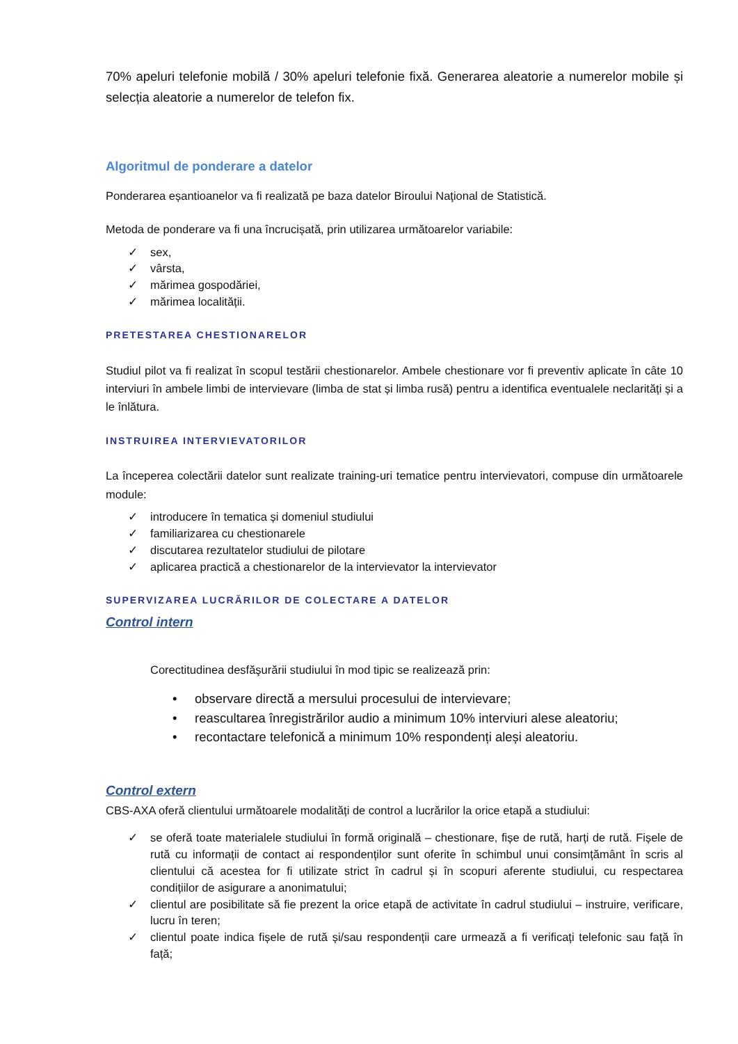70% apeluri telefonie mobilă / 30% apeluri telefonie fixă. Generarea aleatorie a numerelor mobile și selecția aleatorie a numerelor de telefon fix.
Algoritmul de ponderare a datelor
Ponderarea eșantioanelor va fi realizată pe baza datelor Biroului Naţional de Statistică.
Metoda de ponderare va fi una încrucișată, prin utilizarea următoarelor variabile:
✓ sex,
✓ vârsta,
✓ mărimea gospodăriei,
✓ mărimea localității.
PRETESTAREA CHESTIONARELOR
Studiul pilot va fi realizat în scopul testării chestionarelor. Ambele chestionare vor fi preventiv aplicate în câte 10 interviuri în ambele limbi de intervievare (limba de stat și limba rusă) pentru a identifica eventualele neclarități și a le înlătura.
INSTRUIREA INTERVIEVATORILOR
La începerea colectării datelor sunt realizate training-uri tematice pentru intervievatori, compuse din următoarele module:
✓ introducere în tematica și domeniul studiului
✓ familiarizarea cu chestionarele
✓ discutarea rezultatelor studiului de pilotare
✓ aplicarea practică a chestionarelor de la intervievator la intervievator
SUPERVIZAREA LUCRĂRILOR DE COLECTARE A DATELOR
Control intern
Corectitudinea desfăşurării studiului în mod tipic se realizează prin:
• observare directă a mersului procesului de intervievare;
• reascultarea înregistrărilor audio a minimum 10% interviuri alese aleatoriu;
• recontactare telefonică a minimum 10% respondenți aleși aleatoriu.
Control extern
CBS-AXA oferă clientului următoarele modalități de control a lucrărilor la orice etapă a studiului:
✓ se oferă toate materialele studiului în formă originală – chestionare, fișe de rută, harți de rută. Fișele de rută cu informații de contact ai respondenților sunt oferite în schimbul unui consimțământ în scris al clientului că acestea for fi utilizate strict în cadrul și în scopuri aferente studiului, cu respectarea condițiilor de asigurare a anonimatului;
✓ clientul are posibilitate să fie prezent la orice etapă de activitate în cadrul studiului – instruire, verificare, lucru în teren;
✓ clientul poate indica fișele de rută și/sau respondenții care urmează a fi verificați telefonic sau față în față;